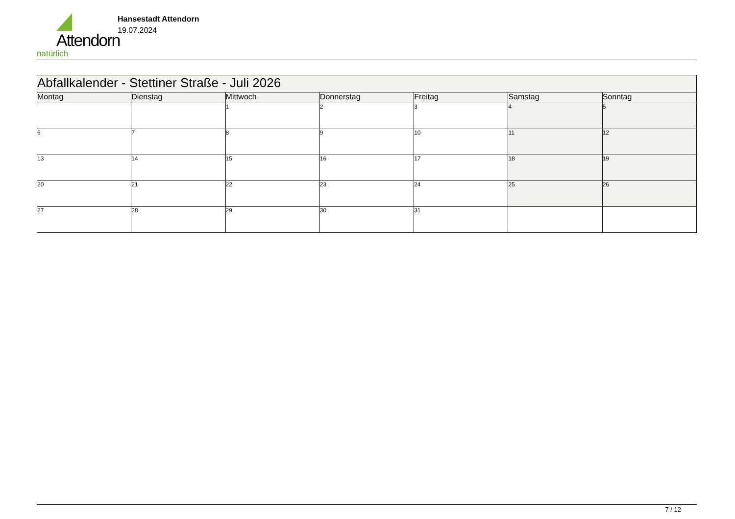Attendorn
natürlich
Hansestadt Attendorn
19.07.2024
| Abfallkalender - Stettiner Straße - Juli 2026 | | | | | | |
| Montag | Dienstag | Mittwoch | Donnerstag | Freitag | Samstag | Sonntag |
| | | 1 | 2 | 3 | 4 | 5 |
| 6 | 7 | 8 | 9 | 10 | 11 | 12 |
| 13 | 14 | 15 | 16 | 17 | 18 | 19 |
| 20 | 21 | 22 | 23 | 24 | 25 | 26 |
| 27 | 28 | 29 | 30 | 31 | | |
7 / 12